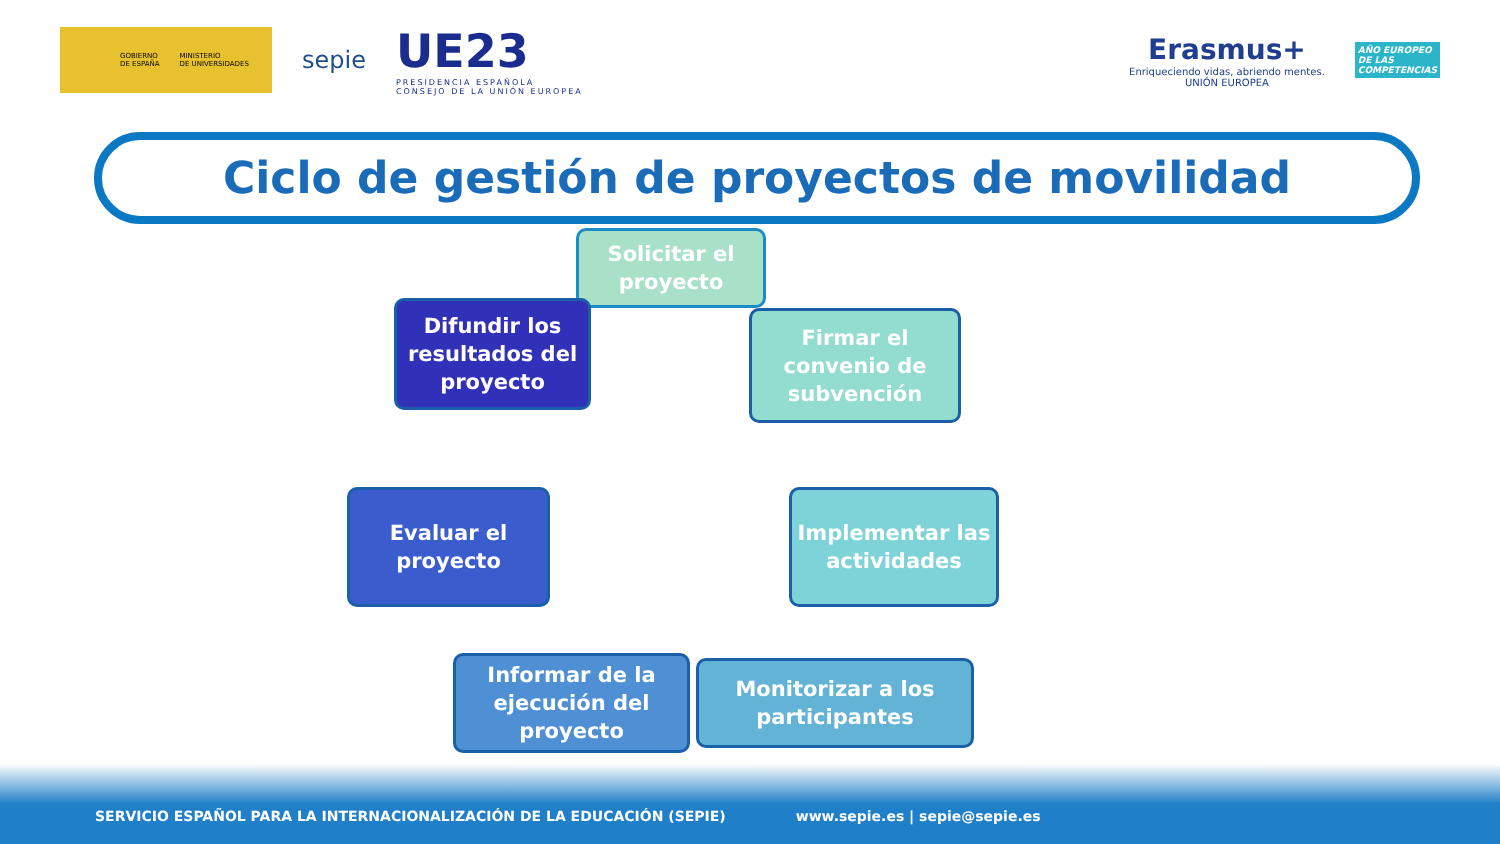GOBIERNO
DE ESPAÑA MINISTERIO
DE UNIVERSIDADES
sepie
UE23
PRESIDENCIA ESPAÑOLA
CONSEJO DE LA UNIÓN EUROPEA
Erasmus+
Enriqueciendo vidas, abriendo mentes.
UNIÓN EUROPEA
AÑO EUROPEO
DE LAS
COMPETENCIAS
Ciclo de gestión de proyectos de movilidad
Solicitar el proyecto
Firmar el convenio de subvención
Implementar las actividades
Monitorizar a los participantes
Informar de la ejecución del proyecto
Evaluar el proyecto
Difundir los resultados del proyecto
SERVICIO ESPAÑOL PARA LA INTERNACIONALIZACIÓN DE LA EDUCACIÓN (SEPIE) www.sepie.es | sepie@sepie.es